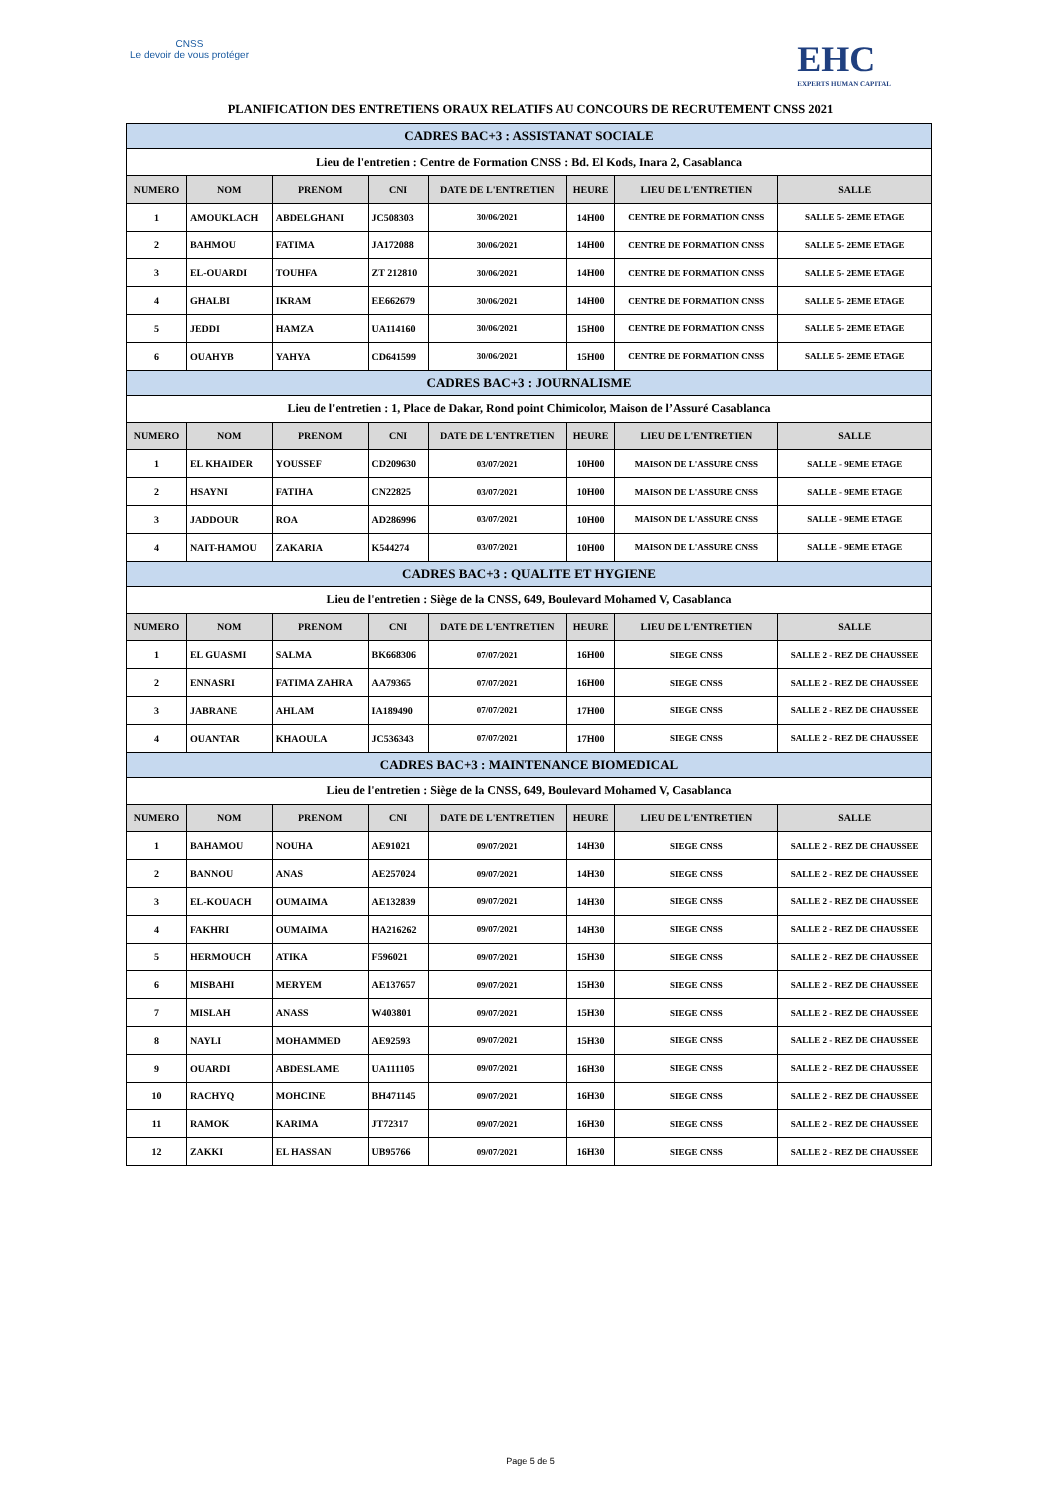CNSS
Le devoir de vous protéger
EHC
EXPERTS HUMAN CAPITAL
PLANIFICATION DES ENTRETIENS ORAUX RELATIFS AU CONCOURS DE RECRUTEMENT CNSS 2021
| CADRES BAC+3 : ASSISTANAT SOCIALE | | | | | | | |
| Lieu de l'entretien : Centre de Formation CNSS : Bd. El Kods, Inara 2, Casablanca | | | | | | | |
| NUMERO | NOM | PRENOM | CNI | DATE DE L'ENTRETIEN | HEURE | LIEU DE L'ENTRETIEN | SALLE |
| 1 | AMOUKLACH | ABDELGHANI | JC508303 | 30/06/2021 | 14H00 | CENTRE DE FORMATION CNSS | SALLE 5- 2EME ETAGE |
| 2 | BAHMOU | FATIMA | JA172088 | 30/06/2021 | 14H00 | CENTRE DE FORMATION CNSS | SALLE 5- 2EME ETAGE |
| 3 | EL-OUARDI | TOUHFA | ZT 212810 | 30/06/2021 | 14H00 | CENTRE DE FORMATION CNSS | SALLE 5- 2EME ETAGE |
| 4 | GHALBI | IKRAM | EE662679 | 30/06/2021 | 14H00 | CENTRE DE FORMATION CNSS | SALLE 5- 2EME ETAGE |
| 5 | JEDDI | HAMZA | UA114160 | 30/06/2021 | 15H00 | CENTRE DE FORMATION CNSS | SALLE 5- 2EME ETAGE |
| 6 | OUAHYB | YAHYA | CD641599 | 30/06/2021 | 15H00 | CENTRE DE FORMATION CNSS | SALLE 5- 2EME ETAGE |
| CADRES BAC+3 : JOURNALISME | | | | | | | |
| Lieu de l'entretien : 1, Place de Dakar, Rond point Chimicolor, Maison de l’Assuré Casablanca | | | | | | | |
| NUMERO | NOM | PRENOM | CNI | DATE DE L'ENTRETIEN | HEURE | LIEU DE L'ENTRETIEN | SALLE |
| 1 | EL KHAIDER | YOUSSEF | CD209630 | 03/07/2021 | 10H00 | MAISON DE L'ASSURE CNSS | SALLE - 9EME ETAGE |
| 2 | HSAYNI | FATIHA | CN22825 | 03/07/2021 | 10H00 | MAISON DE L'ASSURE CNSS | SALLE - 9EME ETAGE |
| 3 | JADDOUR | ROA | AD286996 | 03/07/2021 | 10H00 | MAISON DE L'ASSURE CNSS | SALLE - 9EME ETAGE |
| 4 | NAIT-HAMOU | ZAKARIA | K544274 | 03/07/2021 | 10H00 | MAISON DE L'ASSURE CNSS | SALLE - 9EME ETAGE |
| CADRES BAC+3 : QUALITE ET HYGIENE | | | | | | | |
| Lieu de l'entretien : Siège de la CNSS, 649, Boulevard Mohamed V, Casablanca | | | | | | | |
| NUMERO | NOM | PRENOM | CNI | DATE DE L'ENTRETIEN | HEURE | LIEU DE L'ENTRETIEN | SALLE |
| 1 | EL GUASMI | SALMA | BK668306 | 07/07/2021 | 16H00 | SIEGE CNSS | SALLE 2 - REZ DE CHAUSSEE |
| 2 | ENNASRI | FATIMA ZAHRA | AA79365 | 07/07/2021 | 16H00 | SIEGE CNSS | SALLE 2 - REZ DE CHAUSSEE |
| 3 | JABRANE | AHLAM | IA189490 | 07/07/2021 | 17H00 | SIEGE CNSS | SALLE 2 - REZ DE CHAUSSEE |
| 4 | OUANTAR | KHAOULA | JC536343 | 07/07/2021 | 17H00 | SIEGE CNSS | SALLE 2 - REZ DE CHAUSSEE |
| CADRES BAC+3 : MAINTENANCE BIOMEDICAL | | | | | | | |
| Lieu de l'entretien : Siège de la CNSS, 649, Boulevard Mohamed V, Casablanca | | | | | | | |
| NUMERO | NOM | PRENOM | CNI | DATE DE L'ENTRETIEN | HEURE | LIEU DE L'ENTRETIEN | SALLE |
| 1 | BAHAMOU | NOUHA | AE91021 | 09/07/2021 | 14H30 | SIEGE CNSS | SALLE 2 - REZ DE CHAUSSEE |
| 2 | BANNOU | ANAS | AE257024 | 09/07/2021 | 14H30 | SIEGE CNSS | SALLE 2 - REZ DE CHAUSSEE |
| 3 | EL-KOUACH | OUMAIMA | AE132839 | 09/07/2021 | 14H30 | SIEGE CNSS | SALLE 2 - REZ DE CHAUSSEE |
| 4 | FAKHRI | OUMAIMA | HA216262 | 09/07/2021 | 14H30 | SIEGE CNSS | SALLE 2 - REZ DE CHAUSSEE |
| 5 | HERMOUCH | ATIKA | F596021 | 09/07/2021 | 15H30 | SIEGE CNSS | SALLE 2 - REZ DE CHAUSSEE |
| 6 | MISBAHI | MERYEM | AE137657 | 09/07/2021 | 15H30 | SIEGE CNSS | SALLE 2 - REZ DE CHAUSSEE |
| 7 | MISLAH | ANASS | W403801 | 09/07/2021 | 15H30 | SIEGE CNSS | SALLE 2 - REZ DE CHAUSSEE |
| 8 | NAYLI | MOHAMMED | AE92593 | 09/07/2021 | 15H30 | SIEGE CNSS | SALLE 2 - REZ DE CHAUSSEE |
| 9 | OUARDI | ABDESLAME | UA111105 | 09/07/2021 | 16H30 | SIEGE CNSS | SALLE 2 - REZ DE CHAUSSEE |
| 10 | RACHYQ | MOHCINE | BH471145 | 09/07/2021 | 16H30 | SIEGE CNSS | SALLE 2 - REZ DE CHAUSSEE |
| 11 | RAMOK | KARIMA | JT72317 | 09/07/2021 | 16H30 | SIEGE CNSS | SALLE 2 - REZ DE CHAUSSEE |
| 12 | ZAKKI | EL HASSAN | UB95766 | 09/07/2021 | 16H30 | SIEGE CNSS | SALLE 2 - REZ DE CHAUSSEE |
Page 5 de 5